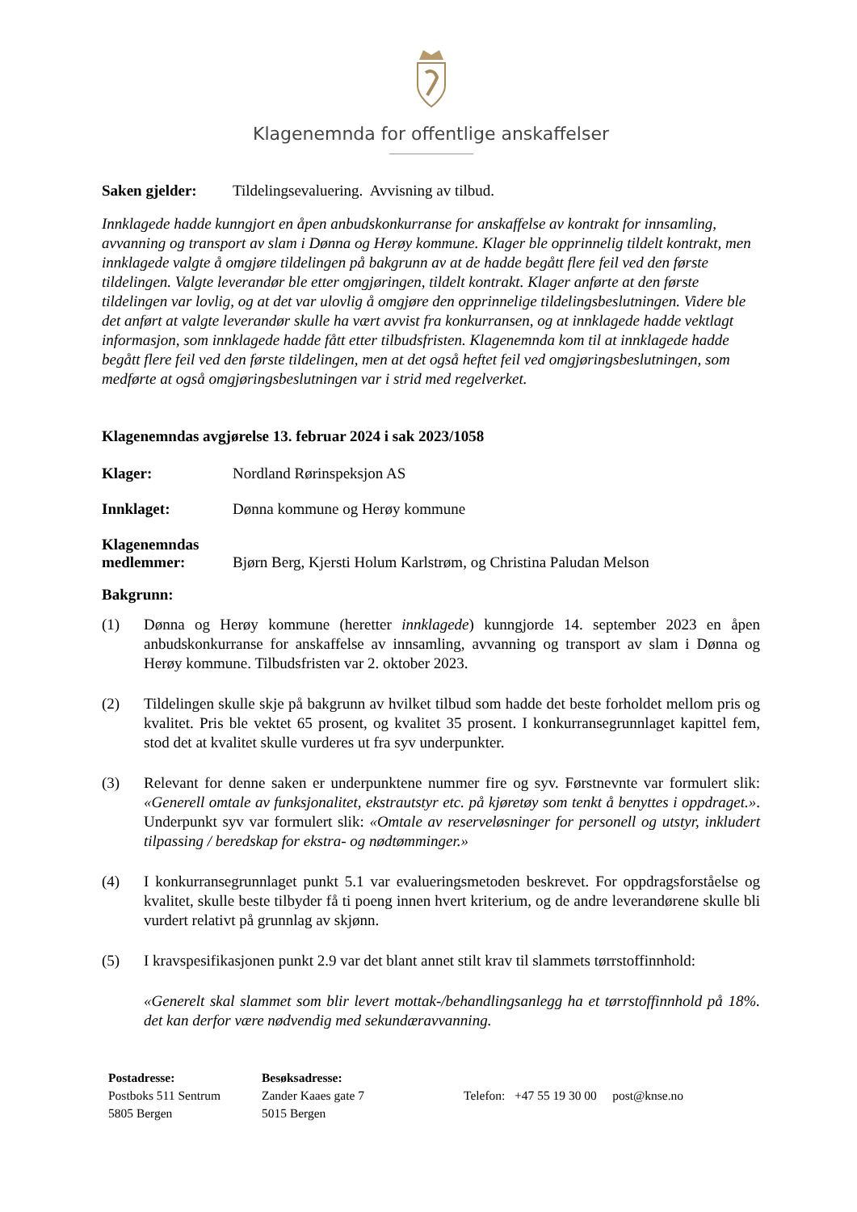Klagenemnda for offentlige anskaffelser
Saken gjelder: Tildelingsevaluering. Avvisning av tilbud.
Innklagede hadde kunngjort en åpen anbudskonkurranse for anskaffelse av kontrakt for innsamling, avvanning og transport av slam i Dønna og Herøy kommune. Klager ble opprinnelig tildelt kontrakt, men innklagede valgte å omgjøre tildelingen på bakgrunn av at de hadde begått flere feil ved den første tildelingen. Valgte leverandør ble etter omgjøringen, tildelt kontrakt. Klager anførte at den første tildelingen var lovlig, og at det var ulovlig å omgjøre den opprinnelige tildelingsbeslutningen. Videre ble det anført at valgte leverandør skulle ha vært avvist fra konkurransen, og at innklagede hadde vektlagt informasjon, som innklagede hadde fått etter tilbudsfristen. Klagenemnda kom til at innklagede hadde begått flere feil ved den første tildelingen, men at det også heftet feil ved omgjøringsbeslutningen, som medførte at også omgjøringsbeslutningen var i strid med regelverket.
Klagenemndas avgjørelse 13. februar 2024 i sak 2023/1058
Klager: Nordland Rørinspeksjon AS
Innklaget: Dønna kommune og Herøy kommune
Klagenemndas
medlemmer: Bjørn Berg, Kjersti Holum Karlstrøm, og Christina Paludan Melson
Bakgrunn:
(1) Dønna og Herøy kommune (heretter innklagede) kunngjorde 14. september 2023 en åpen anbudskonkurranse for anskaffelse av innsamling, avvanning og transport av slam i Dønna og Herøy kommune. Tilbudsfristen var 2. oktober 2023.
(2) Tildelingen skulle skje på bakgrunn av hvilket tilbud som hadde det beste forholdet mellom pris og kvalitet. Pris ble vektet 65 prosent, og kvalitet 35 prosent. I konkurransegrunnlaget kapittel fem, stod det at kvalitet skulle vurderes ut fra syv underpunkter.
(3) Relevant for denne saken er underpunktene nummer fire og syv. Førstnevnte var formulert slik: «Generell omtale av funksjonalitet, ekstrautstyr etc. på kjøretøy som tenkt å benyttes i oppdraget.». Underpunkt syv var formulert slik: «Omtale av reserveløsninger for personell og utstyr, inkludert tilpassing / beredskap for ekstra- og nødtømminger.»
(4) I konkurransegrunnlaget punkt 5.1 var evalueringsmetoden beskrevet. For oppdragsforståelse og kvalitet, skulle beste tilbyder få ti poeng innen hvert kriterium, og de andre leverandørene skulle bli vurdert relativt på grunnlag av skjønn.
(5) I kravspesifikasjonen punkt 2.9 var det blant annet stilt krav til slammets tørrstoffinnhold:
«Generelt skal slammet som blir levert mottak-/behandlingsanlegg ha et tørrstoffinnhold på 18%. det kan derfor være nødvendig med sekundæravvanning.
Postadresse:
Postboks 511 Sentrum
5805 Bergen
Besøksadresse:
Zander Kaaes gate 7
5015 Bergen
Telefon: +47 55 19 30 00 post@knse.no